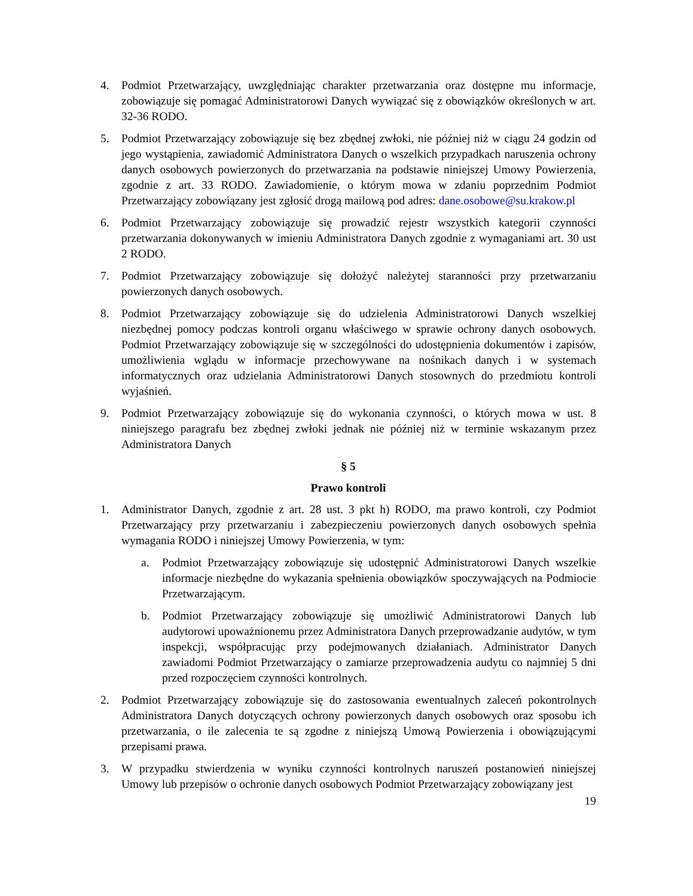4. Podmiot Przetwarzający, uwzględniając charakter przetwarzania oraz dostępne mu informacje, zobowiązuje się pomagać Administratorowi Danych wywiązać się z obowiązków określonych w art. 32-36 RODO.
5. Podmiot Przetwarzający zobowiązuje się bez zbędnej zwłoki, nie później niż w ciągu 24 godzin od jego wystąpienia, zawiadomić Administratora Danych o wszelkich przypadkach naruszenia ochrony danych osobowych powierzonych do przetwarzania na podstawie niniejszej Umowy Powierzenia, zgodnie z art. 33 RODO. Zawiadomienie, o którym mowa w zdaniu poprzednim Podmiot Przetwarzający zobowiązany jest zgłosić drogą mailową pod adres: dane.osobowe@su.krakow.pl
6. Podmiot Przetwarzający zobowiązuje się prowadzić rejestr wszystkich kategorii czynności przetwarzania dokonywanych w imieniu Administratora Danych zgodnie z wymaganiami art. 30 ust 2 RODO.
7. Podmiot Przetwarzający zobowiązuje się dołożyć należytej staranności przy przetwarzaniu powierzonych danych osobowych.
8. Podmiot Przetwarzający zobowiązuje się do udzielenia Administratorowi Danych wszelkiej niezbędnej pomocy podczas kontroli organu właściwego w sprawie ochrony danych osobowych. Podmiot Przetwarzający zobowiązuje się w szczególności do udostępnienia dokumentów i zapisów, umożliwienia wglądu w informacje przechowywane na nośnikach danych i w systemach informatycznych oraz udzielania Administratorowi Danych stosownych do przedmiotu kontroli wyjaśnień.
9. Podmiot Przetwarzający zobowiązuje się do wykonania czynności, o których mowa w ust. 8 niniejszego paragrafu bez zbędnej zwłoki jednak nie później niż w terminie wskazanym przez Administratora Danych
§ 5
Prawo kontroli
1. Administrator Danych, zgodnie z art. 28 ust. 3 pkt h) RODO, ma prawo kontroli, czy Podmiot Przetwarzający przy przetwarzaniu i zabezpieczeniu powierzonych danych osobowych spełnia wymagania RODO i niniejszej Umowy Powierzenia, w tym:
a. Podmiot Przetwarzający zobowiązuje się udostępnić Administratorowi Danych wszelkie informacje niezbędne do wykazania spełnienia obowiązków spoczywających na Podmiocie Przetwarzającym.
b. Podmiot Przetwarzający zobowiązuje się umożliwić Administratorowi Danych lub audytorowi upoważnionemu przez Administratora Danych przeprowadzanie audytów, w tym inspekcji, współpracując przy podejmowanych działaniach. Administrator Danych zawiadomi Podmiot Przetwarzający o zamiarze przeprowadzenia audytu co najmniej 5 dni przed rozpoczęciem czynności kontrolnych.
2. Podmiot Przetwarzający zobowiązuje się do zastosowania ewentualnych zaleceń pokontrolnych Administratora Danych dotyczących ochrony powierzonych danych osobowych oraz sposobu ich przetwarzania, o ile zalecenia te są zgodne z niniejszą Umową Powierzenia i obowiązującymi przepisami prawa.
3. W przypadku stwierdzenia w wyniku czynności kontrolnych naruszeń postanowień niniejszej Umowy lub przepisów o ochronie danych osobowych Podmiot Przetwarzający zobowiązany jest
19